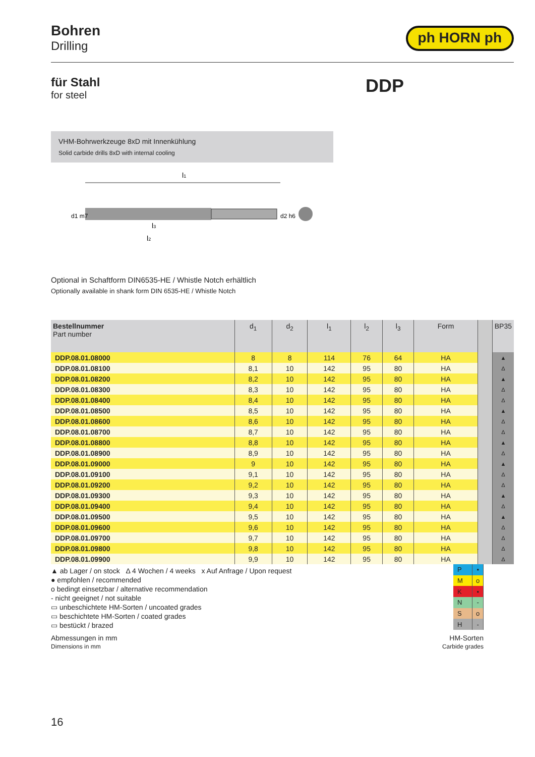Bohren
Drilling
ph HORN ph
für Stahl
for steel
DDP
VHM-Bohrwerkzeuge 8xD mit Innenkühlung
Solid carbide drills 8xD with internal cooling
l1
l3
l2
d1 m7
d2 h6
Optional in Schaftform DIN6535-HE / Whistle Notch erhältlich
Optionally available in shank form DIN 6535-HE / Whistle Notch
| Bestellnummer Part number | d<sub>1</sub> | d<sub>2</sub> | l<sub>1</sub> | l<sub>2</sub> | l<sub>3</sub> | Form | | BP35 |
| --- | --- | --- | --- | --- | --- | --- | --- | --- |
| DDP.08.01.08000 | 8 | 8 | 114 | 76 | 64 | HA | | ▲ |
| DDP.08.01.08100 | 8,1 | 10 | 142 | 95 | 80 | HA | | Δ |
| DDP.08.01.08200 | 8,2 | 10 | 142 | 95 | 80 | HA | | ▲ |
| DDP.08.01.08300 | 8,3 | 10 | 142 | 95 | 80 | HA | | Δ |
| DDP.08.01.08400 | 8,4 | 10 | 142 | 95 | 80 | HA | | Δ |
| DDP.08.01.08500 | 8,5 | 10 | 142 | 95 | 80 | HA | | ▲ |
| DDP.08.01.08600 | 8,6 | 10 | 142 | 95 | 80 | HA | | Δ |
| DDP.08.01.08700 | 8,7 | 10 | 142 | 95 | 80 | HA | | Δ |
| DDP.08.01.08800 | 8,8 | 10 | 142 | 95 | 80 | HA | | ▲ |
| DDP.08.01.08900 | 8,9 | 10 | 142 | 95 | 80 | HA | | Δ |
| DDP.08.01.09000 | 9 | 10 | 142 | 95 | 80 | HA | | ▲ |
| DDP.08.01.09100 | 9,1 | 10 | 142 | 95 | 80 | HA | | Δ |
| DDP.08.01.09200 | 9,2 | 10 | 142 | 95 | 80 | HA | | Δ |
| DDP.08.01.09300 | 9,3 | 10 | 142 | 95 | 80 | HA | | ▲ |
| DDP.08.01.09400 | 9,4 | 10 | 142 | 95 | 80 | HA | | Δ |
| DDP.08.01.09500 | 9,5 | 10 | 142 | 95 | 80 | HA | | ▲ |
| DDP.08.01.09600 | 9,6 | 10 | 142 | 95 | 80 | HA | | Δ |
| DDP.08.01.09700 | 9,7 | 10 | 142 | 95 | 80 | HA | | Δ |
| DDP.08.01.09800 | 9,8 | 10 | 142 | 95 | 80 | HA | | Δ |
| DDP.08.01.09900 | 9,9 | 10 | 142 | 95 | 80 | HA | | Δ |
▲ ab Lager / on stock Δ 4 Wochen / 4 weeks x Auf Anfrage / Upon request
● empfohlen / recommended
o bedingt einsetzbar / alternative recommendation
- nicht geeignet / not suitable
▭ unbeschichtete HM-Sorten / uncoated grades
▭ beschichtete HM-Sorten / coated grades
▭ bestückt / brazed
| P | • |
| M | o |
| K | • |
| N | - |
| S | o |
| H | - |
Abmessungen in mm
Dimensions in mm
HM-Sorten
Carbide grades
16